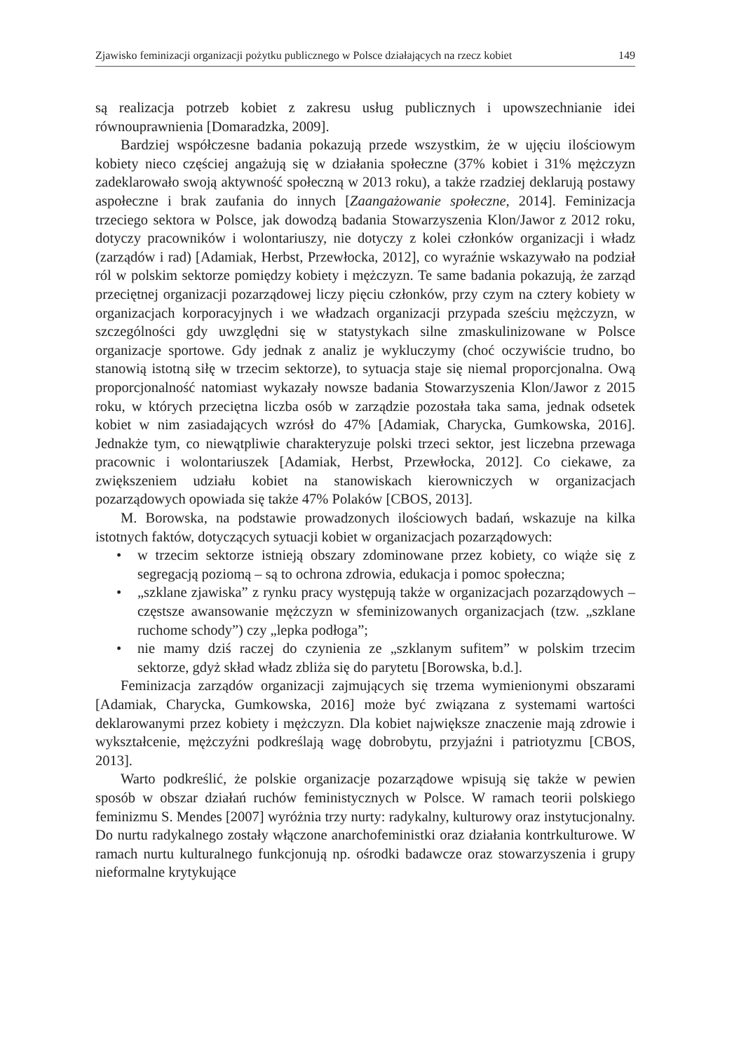Zjawisko feminizacji organizacji pożytku publicznego w Polsce działających na rzecz kobiet 149
są realizacja potrzeb kobiet z zakresu usług publicznych i upowszechnianie idei równouprawnienia [Domaradzka, 2009].
Bardziej współczesne badania pokazują przede wszystkim, że w ujęciu ilościowym kobiety nieco częściej angażują się w działania społeczne (37% kobiet i 31% mężczyzn zadeklarowało swoją aktywność społeczną w 2013 roku), a także rzadziej deklarują postawy aspołeczne i brak zaufania do innych [Zaangażowanie społeczne, 2014]. Feminizacja trzeciego sektora w Polsce, jak dowodzą badania Stowarzyszenia Klon/Jawor z 2012 roku, dotyczy pracowników i wolontariuszy, nie dotyczy z kolei członków organizacji i władz (zarządów i rad) [Adamiak, Herbst, Przewłocka, 2012], co wyraźnie wskazywało na podział ról w polskim sektorze pomiędzy kobiety i mężczyzn. Te same badania pokazują, że zarząd przeciętnej organizacji pozarządowej liczy pięciu członków, przy czym na cztery kobiety w organizacjach korporacyjnych i we władzach organizacji przypada sześciu mężczyzn, w szczególności gdy uwzględni się w statystykach silne zmaskulinizowane w Polsce organizacje sportowe. Gdy jednak z analiz je wykluczymy (choć oczywiście trudno, bo stanowią istotną siłę w trzecim sektorze), to sytuacja staje się niemal proporcjonalna. Ową proporcjonalność natomiast wykazały nowsze badania Stowarzyszenia Klon/Jawor z 2015 roku, w których przeciętna liczba osób w zarządzie pozostała taka sama, jednak odsetek kobiet w nim zasiadających wzrósł do 47% [Adamiak, Charycka, Gumkowska, 2016]. Jednakże tym, co niewątpliwie charakteryzuje polski trzeci sektor, jest liczebna przewaga pracownic i wolontariuszek [Adamiak, Herbst, Przewłocka, 2012]. Co ciekawe, za zwiększeniem udziału kobiet na stanowiskach kierowniczych w organizacjach pozarządowych opowiada się także 47% Polaków [CBOS, 2013].
M. Borowska, na podstawie prowadzonych ilościowych badań, wskazuje na kilka istotnych faktów, dotyczących sytuacji kobiet w organizacjach pozarządowych:
• w trzecim sektorze istnieją obszary zdominowane przez kobiety, co wiąże się z segregacją poziomą – są to ochrona zdrowia, edukacja i pomoc społeczna;
• „szklane zjawiska” z rynku pracy występują także w organizacjach pozarządowych – częstsze awansowanie mężczyzn w sfeminizowanych organizacjach (tzw. „szklane ruchome schody”) czy „lepka podłoga”;
• nie mamy dziś raczej do czynienia ze „szklanym sufitem” w polskim trzecim sektorze, gdyż skład władz zbliża się do parytetu [Borowska, b.d.].
Feminizacja zarządów organizacji zajmujących się trzema wymienionymi obszarami [Adamiak, Charycka, Gumkowska, 2016] może być związana z systemami wartości deklarowanymi przez kobiety i mężczyzn. Dla kobiet największe znaczenie mają zdrowie i wykształcenie, mężczyźni podkreślają wagę dobrobytu, przyjaźni i patriotyzmu [CBOS, 2013].
Warto podkreślić, że polskie organizacje pozarządowe wpisują się także w pewien sposób w obszar działań ruchów feministycznych w Polsce. W ramach teorii polskiego feminizmu S. Mendes [2007] wyróżnia trzy nurty: radykalny, kulturowy oraz instytucjonalny. Do nurtu radykalnego zostały włączone anarchofeministki oraz działania kontrkulturowe. W ramach nurtu kulturalnego funkcjonują np. ośrodki badawcze oraz stowarzyszenia i grupy nieformalne krytykujące